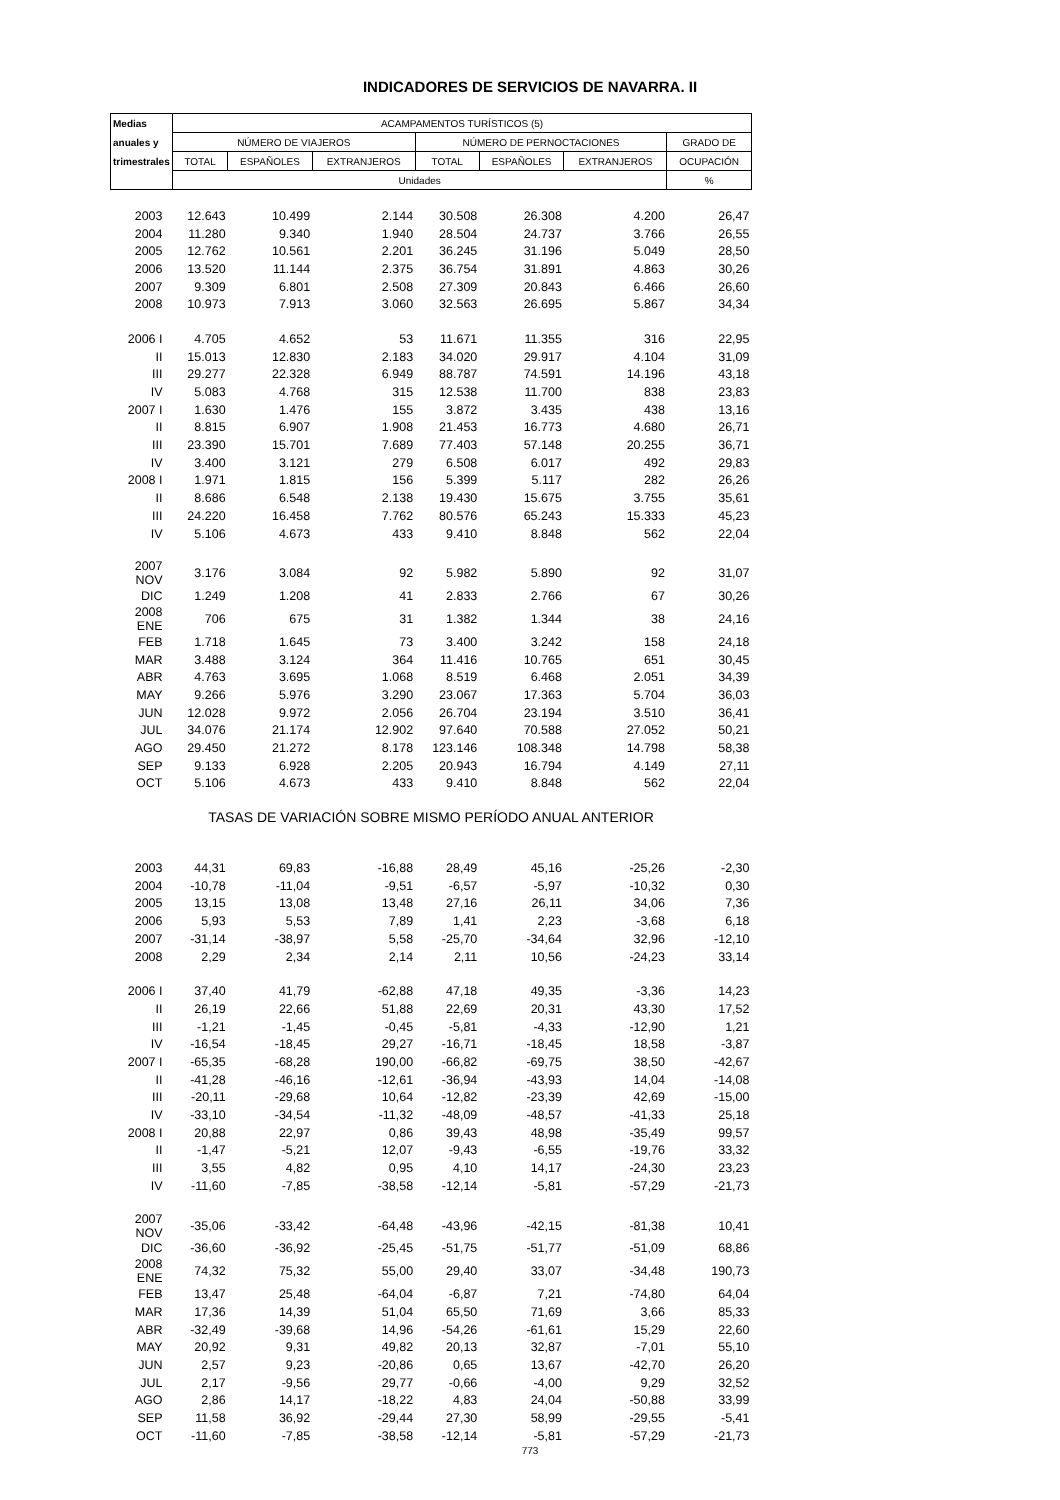INDICADORES DE SERVICIOS DE NAVARRA. II
| Medias | ACAMPAMENTOS TURÍSTICOS (5) | | | | | | |
| --- | --- | --- | --- | --- | --- | --- | --- |
| anuales y | NÚMERO DE VIAJEROS | | | NÚMERO DE PERNOCTACIONES | | | GRADO DE |
| trimestrales | TOTAL | ESPAÑOLES | EXTRANJEROS | TOTAL | ESPAÑOLES | EXTRANJEROS | OCUPACIÓN |
| | Unidades | | | | | | % |
| 2003 | 12.643 | 10.499 | 2.144 | 30.508 | 26.308 | 4.200 | 26,47 |
| 2004 | 11.280 | 9.340 | 1.940 | 28.504 | 24.737 | 3.766 | 26,55 |
| 2005 | 12.762 | 10.561 | 2.201 | 36.245 | 31.196 | 5.049 | 28,50 |
| 2006 | 13.520 | 11.144 | 2.375 | 36.754 | 31.891 | 4.863 | 30,26 |
| 2007 | 9.309 | 6.801 | 2.508 | 27.309 | 20.843 | 6.466 | 26,60 |
| 2008 | 10.973 | 7.913 | 3.060 | 32.563 | 26.695 | 5.867 | 34,34 |
| 2006 I | 4.705 | 4.652 | 53 | 11.671 | 11.355 | 316 | 22,95 |
| II | 15.013 | 12.830 | 2.183 | 34.020 | 29.917 | 4.104 | 31,09 |
| III | 29.277 | 22.328 | 6.949 | 88.787 | 74.591 | 14.196 | 43,18 |
| IV | 5.083 | 4.768 | 315 | 12.538 | 11.700 | 838 | 23,83 |
| 2007 I | 1.630 | 1.476 | 155 | 3.872 | 3.435 | 438 | 13,16 |
| II | 8.815 | 6.907 | 1.908 | 21.453 | 16.773 | 4.680 | 26,71 |
| III | 23.390 | 15.701 | 7.689 | 77.403 | 57.148 | 20.255 | 36,71 |
| IV | 3.400 | 3.121 | 279 | 6.508 | 6.017 | 492 | 29,83 |
| 2008 I | 1.971 | 1.815 | 156 | 5.399 | 5.117 | 282 | 26,26 |
| II | 8.686 | 6.548 | 2.138 | 19.430 | 15.675 | 3.755 | 35,61 |
| III | 24.220 | 16.458 | 7.762 | 80.576 | 65.243 | 15.333 | 45,23 |
| IV | 5.106 | 4.673 | 433 | 9.410 | 8.848 | 562 | 22,04 |
| 2007 NOV | 3.176 | 3.084 | 92 | 5.982 | 5.890 | 92 | 31,07 |
| DIC | 1.249 | 1.208 | 41 | 2.833 | 2.766 | 67 | 30,26 |
| 2008 ENE | 706 | 675 | 31 | 1.382 | 1.344 | 38 | 24,16 |
| FEB | 1.718 | 1.645 | 73 | 3.400 | 3.242 | 158 | 24,18 |
| MAR | 3.488 | 3.124 | 364 | 11.416 | 10.765 | 651 | 30,45 |
| ABR | 4.763 | 3.695 | 1.068 | 8.519 | 6.468 | 2.051 | 34,39 |
| MAY | 9.266 | 5.976 | 3.290 | 23.067 | 17.363 | 5.704 | 36,03 |
| JUN | 12.028 | 9.972 | 2.056 | 26.704 | 23.194 | 3.510 | 36,41 |
| JUL | 34.076 | 21.174 | 12.902 | 97.640 | 70.588 | 27.052 | 50,21 |
| AGO | 29.450 | 21.272 | 8.178 | 123.146 | 108.348 | 14.798 | 58,38 |
| SEP | 9.133 | 6.928 | 2.205 | 20.943 | 16.794 | 4.149 | 27,11 |
| OCT | 5.106 | 4.673 | 433 | 9.410 | 8.848 | 562 | 22,04 |
| TASAS DE VARIACIÓN SOBRE MISMO PERÍODO ANUAL ANTERIOR | | | | | | | |
| 2003 | 44,31 | 69,83 | -16,88 | 28,49 | 45,16 | -25,26 | -2,30 |
| 2004 | -10,78 | -11,04 | -9,51 | -6,57 | -5,97 | -10,32 | 0,30 |
| 2005 | 13,15 | 13,08 | 13,48 | 27,16 | 26,11 | 34,06 | 7,36 |
| 2006 | 5,93 | 5,53 | 7,89 | 1,41 | 2,23 | -3,68 | 6,18 |
| 2007 | -31,14 | -38,97 | 5,58 | -25,70 | -34,64 | 32,96 | -12,10 |
| 2008 | 2,29 | 2,34 | 2,14 | 2,11 | 10,56 | -24,23 | 33,14 |
| 2006 I | 37,40 | 41,79 | -62,88 | 47,18 | 49,35 | -3,36 | 14,23 |
| II | 26,19 | 22,66 | 51,88 | 22,69 | 20,31 | 43,30 | 17,52 |
| III | -1,21 | -1,45 | -0,45 | -5,81 | -4,33 | -12,90 | 1,21 |
| IV | -16,54 | -18,45 | 29,27 | -16,71 | -18,45 | 18,58 | -3,87 |
| 2007 I | -65,35 | -68,28 | 190,00 | -66,82 | -69,75 | 38,50 | -42,67 |
| II | -41,28 | -46,16 | -12,61 | -36,94 | -43,93 | 14,04 | -14,08 |
| III | -20,11 | -29,68 | 10,64 | -12,82 | -23,39 | 42,69 | -15,00 |
| IV | -33,10 | -34,54 | -11,32 | -48,09 | -48,57 | -41,33 | 25,18 |
| 2008 I | 20,88 | 22,97 | 0,86 | 39,43 | 48,98 | -35,49 | 99,57 |
| II | -1,47 | -5,21 | 12,07 | -9,43 | -6,55 | -19,76 | 33,32 |
| III | 3,55 | 4,82 | 0,95 | 4,10 | 14,17 | -24,30 | 23,23 |
| IV | -11,60 | -7,85 | -38,58 | -12,14 | -5,81 | -57,29 | -21,73 |
| 2007 NOV | -35,06 | -33,42 | -64,48 | -43,96 | -42,15 | -81,38 | 10,41 |
| DIC | -36,60 | -36,92 | -25,45 | -51,75 | -51,77 | -51,09 | 68,86 |
| 2008 ENE | 74,32 | 75,32 | 55,00 | 29,40 | 33,07 | -34,48 | 190,73 |
| FEB | 13,47 | 25,48 | -64,04 | -6,87 | 7,21 | -74,80 | 64,04 |
| MAR | 17,36 | 14,39 | 51,04 | 65,50 | 71,69 | 3,66 | 85,33 |
| ABR | -32,49 | -39,68 | 14,96 | -54,26 | -61,61 | 15,29 | 22,60 |
| MAY | 20,92 | 9,31 | 49,82 | 20,13 | 32,87 | -7,01 | 55,10 |
| JUN | 2,57 | 9,23 | -20,86 | 0,65 | 13,67 | -42,70 | 26,20 |
| JUL | 2,17 | -9,56 | 29,77 | -0,66 | -4,00 | 9,29 | 32,52 |
| AGO | 2,86 | 14,17 | -18,22 | 4,83 | 24,04 | -50,88 | 33,99 |
| SEP | 11,58 | 36,92 | -29,44 | 27,30 | 58,99 | -29,55 | -5,41 |
| OCT | -11,60 | -7,85 | -38,58 | -12,14 | -5,81 | -57,29 | -21,73 |
773